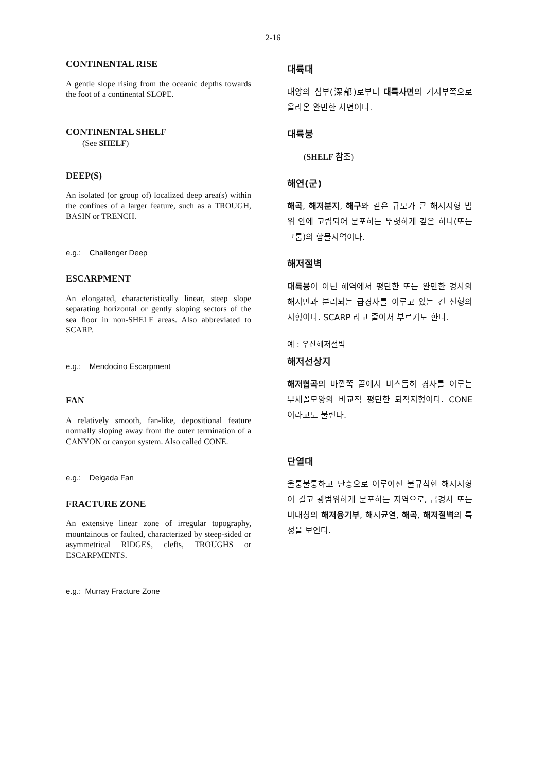2-16
CONTINENTAL RISE
A gentle slope rising from the oceanic depths towards the foot of a continental SLOPE.
CONTINENTAL SHELF
(See SHELF)
DEEP(S)
An isolated (or group of) localized deep area(s) within the confines of a larger feature, such as a TROUGH, BASIN or TRENCH.
e.g.: Challenger Deep
ESCARPMENT
An elongated, characteristically linear, steep slope separating horizontal or gently sloping sectors of the sea floor in non-SHELF areas. Also abbreviated to SCARP.
e.g.: Mendocino Escarpment
FAN
A relatively smooth, fan-like, depositional feature normally sloping away from the outer termination of a CANYON or canyon system. Also called CONE.
e.g.: Delgada Fan
FRACTURE ZONE
An extensive linear zone of irregular topography, mountainous or faulted, characterized by steep-sided or asymmetrical RIDGES, clefts, TROUGHS or ESCARPMENTS.
e.g.: Murray Fracture Zone
대륙대
대양의 심부(深部)로부터 대륙사면의 기저부쪽으로 올라온 완만한 사면이다.
대륙붕
(SHELF 참조)
해연(군)
해곡, 해저분지, 해구와 같은 규모가 큰 해저지형 범위 안에 고립되어 분포하는 뚜렷하게 깊은 하나(또는 그룹)의 함몰지역이다.
해저절벽
대륙붕이 아닌 해역에서 평탄한 또는 완만한 경사의 해저면과 분리되는 급경사를 이루고 있는 긴 선형의 지형이다. SCARP 라고 줄여서 부르기도 한다.
예 : 우산해저절벽
해저선상지
해저협곡의 바깥쪽 끝에서 비스듬히 경사를 이루는 부채꼴모양의 비교적 평탄한 퇴적지형이다. CONE 이라고도 불린다.
단열대
울퉁불퉁하고 단층으로 이루어진 불규칙한 해저지형이 길고 광범위하게 분포하는 지역으로, 급경사 또는 비대칭의 해저융기부, 해저균열, 해곡, 해저절벽의 특성을 보인다.